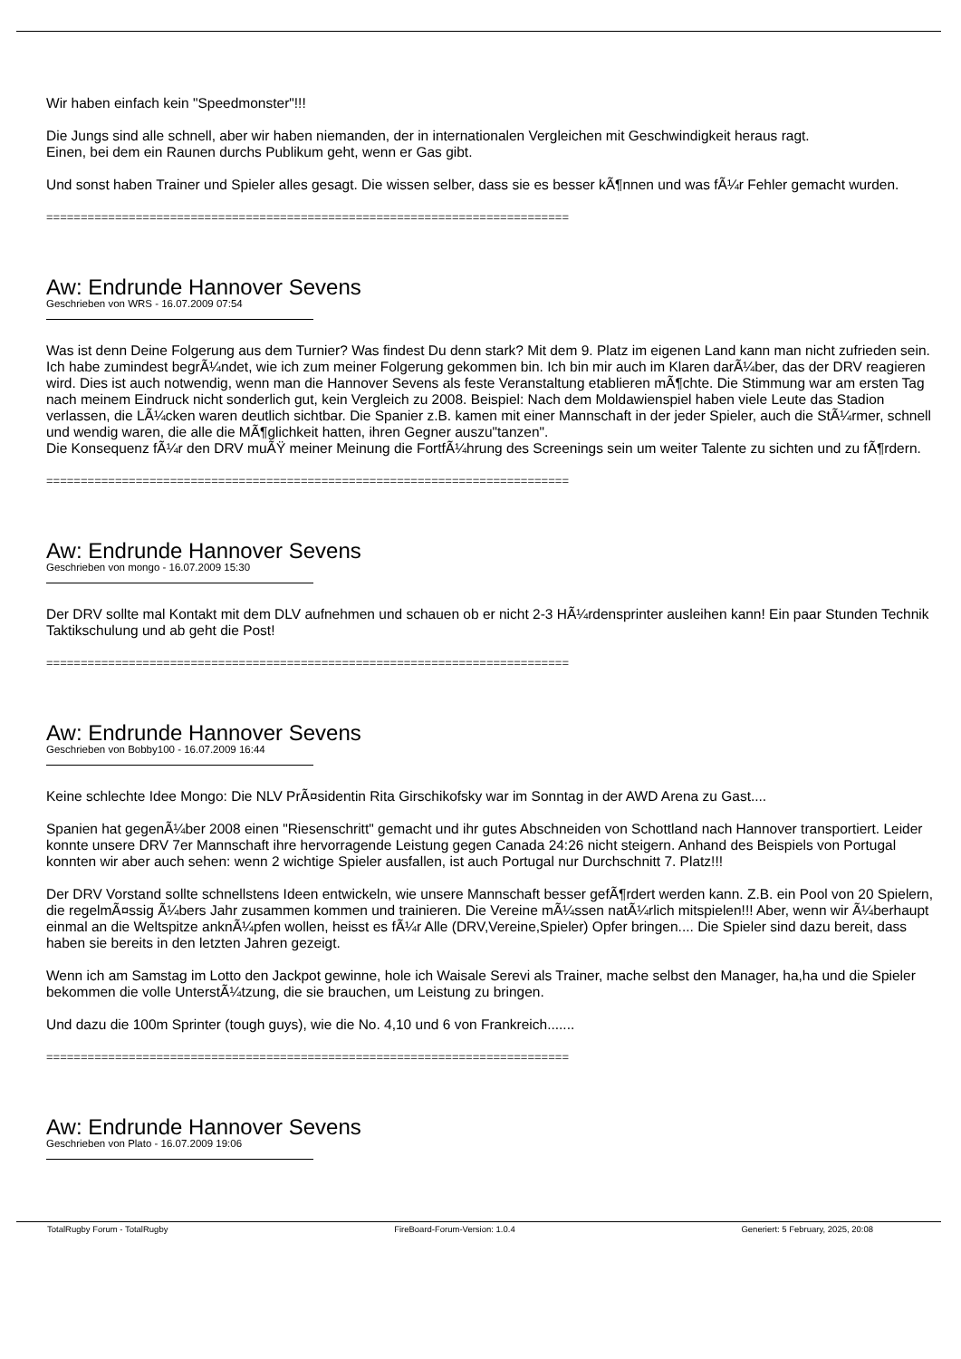Wir haben einfach kein "Speedmonster"!!!
Die Jungs sind alle schnell, aber wir haben niemanden, der in internationalen Vergleichen mit Geschwindigkeit heraus ragt.
Einen, bei dem ein Raunen durchs Publikum geht, wenn er Gas gibt.
Und sonst haben Trainer und Spieler alles gesagt. Die wissen selber, dass sie es besser kÃ¶nnen und was fÃ¼r Fehler gemacht wurden.
============================================================================
Aw: Endrunde Hannover Sevens
Geschrieben von WRS - 16.07.2009 07:54
Was ist denn Deine Folgerung aus dem Turnier? Was findest Du denn stark? Mit dem 9. Platz im eigenen Land kann man nicht zufrieden sein.
Ich habe zumindest begrÃ¼ndet, wie ich zum meiner Folgerung gekommen bin. Ich bin mir auch im Klaren darÃ¼ber, das der DRV reagieren wird. Dies ist auch notwendig, wenn man die Hannover Sevens als feste Veranstaltung etablieren mÃ¶chte. Die Stimmung war am ersten Tag nach meinem Eindruck nicht sonderlich gut, kein Vergleich zu 2008. Beispiel: Nach dem Moldawienspiel haben viele Leute das Stadion verlassen, die LÃ¼cken waren deutlich sichtbar. Die Spanier z.B. kamen mit einer Mannschaft in der jeder Spieler, auch die StÃ¼rmer, schnell und wendig waren, die alle die MÃ¶glichkeit hatten, ihren Gegner auszu"tanzen".
Die Konsequenz fÃ¼r den DRV muÃŸ meiner Meinung die FortfÃ¼hrung des Screenings sein um weiter Talente zu sichten und zu fÃ¶rdern.
============================================================================
Aw: Endrunde Hannover Sevens
Geschrieben von mongo - 16.07.2009 15:30
Der DRV sollte mal Kontakt mit dem DLV aufnehmen und schauen ob er nicht 2-3 HÃ¼rdensprinter ausleihen kann! Ein paar Stunden Technik Taktikschulung und ab geht die Post!
============================================================================
Aw: Endrunde Hannover Sevens
Geschrieben von Bobby100 - 16.07.2009 16:44
Keine schlechte Idee Mongo: Die NLV PrÃ¤sidentin Rita Girschikofsky war im Sonntag in der AWD Arena zu Gast....
Spanien hat gegenÃ¼ber 2008 einen "Riesenschritt" gemacht und ihr gutes Abschneiden von Schottland nach Hannover transportiert. Leider konnte unsere DRV 7er Mannschaft ihre hervorragende Leistung gegen Canada 24:26 nicht steigern. Anhand des Beispiels von Portugal konnten wir aber auch sehen: wenn 2 wichtige Spieler ausfallen, ist auch Portugal nur Durchschnitt 7. Platz!!!
Der DRV Vorstand sollte schnellstens Ideen entwickeln, wie unsere Mannschaft besser gefÃ¶rdert werden kann. Z.B. ein Pool von 20 Spielern, die regelmÃ¤ssig Ã¼bers Jahr zusammen kommen und trainieren. Die Vereine mÃ¼ssen natÃ¼rlich mitspielen!!! Aber, wenn wir Ã¼berhaupt einmal an die Weltspitze anknÃ¼pfen wollen, heisst es fÃ¼r Alle (DRV,Vereine,Spieler) Opfer bringen.... Die Spieler sind dazu bereit, dass haben sie bereits in den letzten Jahren gezeigt.
Wenn ich am Samstag im Lotto den Jackpot gewinne, hole ich Waisale Serevi als Trainer, mache selbst den Manager, ha,ha und die Spieler bekommen die volle UnterstÃ¼tzung, die sie brauchen, um Leistung zu bringen.
Und dazu die 100m Sprinter (tough guys), wie die No. 4,10 und 6 von Frankreich.......
============================================================================
Aw: Endrunde Hannover Sevens
Geschrieben von Plato - 16.07.2009 19:06
TotalRugby Forum - TotalRugby FireBoard-Forum-Version: 1.0.4 Generiert: 5 February, 2025, 20:08